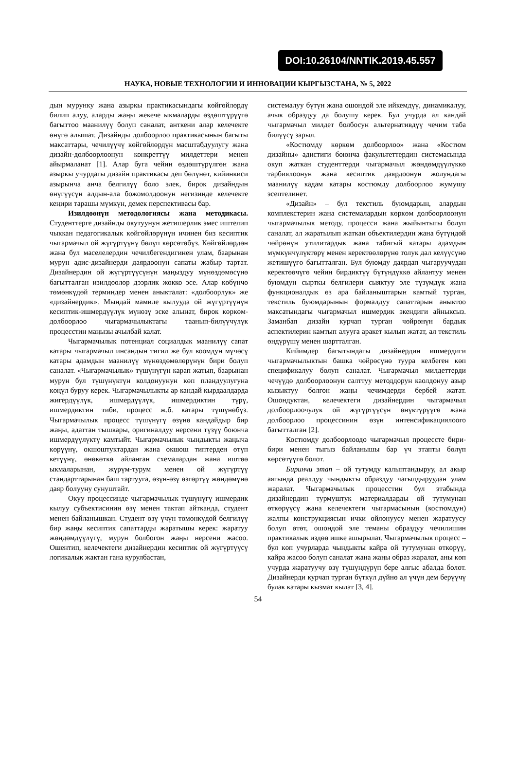DOI:10.26104/NNTIK.2019.45.557
НАУКА, НОВЫЕ ТЕХНОЛОГИИ И ИННОВАЦИИ КЫРГЫЗСТАНА, № 5, 2022
дын мурунку жана азыркы практикасындагы көйгөй­лөрдү билип алуу, аларды жаңы жекече ыкмаларды өздөштүрүүгө багыттоо маанилүү болуп саналат, анткени алар келечекте өнүгө алышат. Дизайнды долбоорлоо практикасынын багыты максаттары, чечилүүчү көйгөйлөрдүн масштабдуулугу жана дизайн-долбоорлоонун конкреттүү милдеттери менен айырмаланат [1]. Алар буга чейин өздөштүрүлгөн жана азыркы учурдагы дизайн практикасы деп бөлүнөт, кийинкиси азырынча анча белгилүү боло элек, бирок дизайндын өнүгүүсүн алдын-ала божомолдоонун негизинде келечекте кеңири тарашы мүмкүн, демек перспективасы бар.
Изилдөөнүн методологиясы жана методика­сы. Студенттерге дизайнды окутуунун жетишерлик эмес иштелип чыккан педагогикалык көйгөйлөрүнүн ичинен биз кесиптик чыгармачыл ой жүгүртүүнү бө­лүп көрсөтөбүз. Көйгөйлөрдөн жана бул маселелер­дин чечилбегендигинен улам, баарынан мурун адис-дизайнерди даярдоонун сапаты жабыр тартат. Дизай­нердин ой жүгүртүүсүнүн маңыздуу мүнөздөмөсүнө багытталган изилдөөлөр дээрлик жокко эсе. Алар кө­бүнчө төмөнкүдөй терминдер менен аныкталат: «долбоорлук» же «дизайнердик». Мындай мамиле кылууда ой жүгүртүүнүн кесиптик-ишмердүүлүк мүнөзү эске алынат, бирок көркөм-долбоорлоо чыгармачылыктагы таанып-билүүчүлүк процесстин маңызы ачылбай калат.
Чыгармачылык потенциал социалдык маанилүү сапат катары чыгармачыл инсандын тигил же бул коомдун мүчөсү катары адамдын маанилүү мүнөздө­мөлөрүнүн бири болуп саналат. «Чыгармачылык» тү­шүнүгүн карап жатып, баарынан мурун бул түшүнүктүн колдонуунун көп пландуулугуна көңүл буруу керек. Чыгармачылыкты ар кандай кырдаалдарда жигердүүлүк, ишмердүүлүк, ишмердиктин түрү, ишмердиктин тиби, процесс ж.б. катары түшүнөбүз. Чыгармачылык процесс түшүнүгү өзүнө кандайдыр бир жаңы, адаттан тышкары, оригиналдуу нерсени түзүү боюнча ишмердүүлүктү камтыйт. Чыгармачылык чындыкты жаңыча көрүүнү, окшоштуктардан жана окшош типтерден өтүп кетүүнү, өнөкөткө айланган схема­лардан жана иштөө ыкмаларынан, жүрүм-турум ме­нен ой жүгүртүү стандарттарынан баш тартууга, өзүн-өзү өзгөртүү жөндөмүнө даяр болууну сунуш­тайт.
Окуу процессинде чыгармачылык түшүнүгү ишмердик кылуу субъектисинин өзү менен тактап айтканда, студент менен байланышкан. Студент өзү үчүн төмөнкүдөй белгилүү бир жаңы кесиптик сапаттарды жаратышы керек: жаратуу жөндөмдүүлүгү, мурун болбогон жаңы нерсени жасоо. Ошентип, келечектеги дизайнердин кесиптик ой жүгүртүүсү логикалык жактан гана курулбастан,
системалуу бүтүн жана ошондой эле ийкемдүү, динамикалуу, ачык образдуу да болушу керек. Бул учурда ал кандай чыгармачыл милдет болбосун альтернативдүү чечим таба билүүсү зарыл.
«Костюмду көркөм долбоорлоо» жана «Костюм дизайны» адистиги боюнча факультеттердин систе­масында окуп жаткан студенттерди чыгармачыл жөндөмдүүлүккө тарбиялоонун жана кесиптик даярдоонун жолундагы маанилүү кадам катары костюмду долбоорлоо жумушу эсептелинет.
«Дизайн» – бул текстиль буюмдарын, алардын комплекстерин жана системалардын көркөм долбоорлоонун чыгармачылык методу, процесси жана жыйынтыгы болуп саналат, ал жаратылып жаткан объектилердин жана бүтүндөй чөйрөнүн утилитардык жана табигый катары адамдын мүмкүнчүлүктөрү менен керектөөлөрүнө толук дал келүүсүнө жетишүүгө багытталган. Бул буюмду даярдап чыгаруучудан керектөөчүгө чейин бирдиктүү бүтүндүккө айлантуу менен буюмдун сырткы белгилери сыяктуу эле түзүмдүк жана функционалдык өз ара байланыштарын камтый тур­ган, текстиль буюмдарынын формалдуу сапаттарын аныктоо максатындагы чыгармачыл ишмердик экен­диги айныксыз. Заманбап дизайн курчап турган чөй­рөнүн бардык аспектилерин камтып алууга аракет кылып жатат, ал текстиль өндүрүшү менен шартталган.
Кийимдер багытындагы дизайнердин ишмерди­ги чыгармачылыктын башка чөйрөсүнө туура келбе­ген көп спецификалуу болуп саналат. Чыгармачыл милдеттерди чечүүдө долбоорлоонун салттуу метод­дорун каолдонуу азыр кызыктуу болгон жаңы чечим­дерди бербей жатат. Ошондуктан, келечектеги дизай­нердин чыгармачыл долбоорлоочулук ой жүгүртүү­сүн өнүктүрүүгө жана долбоорлоо процессинин өзүн интенсификациялоого багытталган [2].
Костюмду долбоорлоодо чыгармачыл процессте бири-бири менен тыгыз байланышы бар үч этапты бөлүп көрсөтүүгө болот.
Биринчи этап – ой тутумду калыптандыруу, ал акыр аягында реалдуу чындыкты образдуу чагылды­руудан улам жаралат. Чыгармачылык процесстин бул этабында дизайнердин турмуштук материалдарды ой тутумунан өткөрүүсү жана келечектеги чыгармасынын (костюмдун) жалпы конструкциясын ички ойлонуусу менен жаратуусу болуп өтөт, ошондой эле теманы образдуу чечилишин практикалык издөө ишке ашырылат. Чыгармачылык процесс – бул көп учурларда чындыкты кайра ой тутумунан өткөрүү, кайра жасоо болуп саналат жана жаңы образ жаралат, аны көп учурда жаратуучу өзү түшүндүрүп бере алгыс абалда болот. Дизайнерди курчап турган бүткүл дүйнө ал үчүн дем берүүчү булак катары кызмат кылат [3, 4].
54